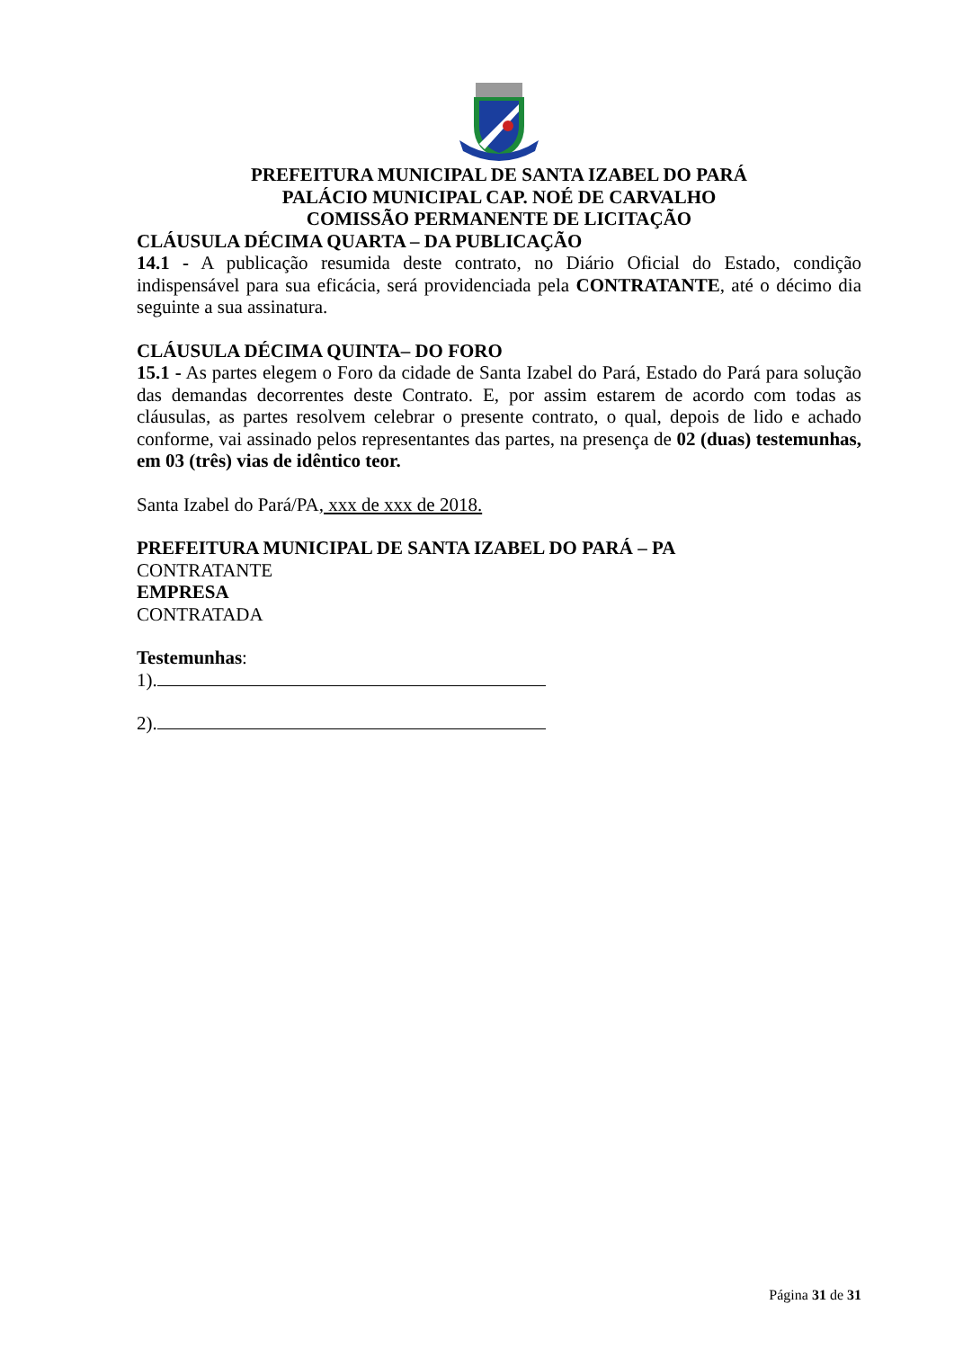PREFEITURA MUNICIPAL DE SANTA IZABEL DO PARÁ
PALÁCIO MUNICIPAL CAP. NOÉ DE CARVALHO
COMISSÃO PERMANENTE DE LICITAÇÃO
CLÁUSULA DÉCIMA QUARTA – DA PUBLICAÇÃO
14.1 - A publicação resumida deste contrato, no Diário Oficial do Estado, condição indispensável para sua eficácia, será providenciada pela CONTRATANTE, até o décimo dia seguinte a sua assinatura.
CLÁUSULA DÉCIMA QUINTA– DO FORO
15.1 - As partes elegem o Foro da cidade de Santa Izabel do Pará, Estado do Pará para solução das demandas decorrentes deste Contrato. E, por assim estarem de acordo com todas as cláusulas, as partes resolvem celebrar o presente contrato, o qual, depois de lido e achado conforme, vai assinado pelos representantes das partes, na presença de 02 (duas) testemunhas, em 03 (três) vias de idêntico teor.
Santa Izabel do Pará/PA, xxx de xxx de 2018.
PREFEITURA MUNICIPAL DE SANTA IZABEL DO PARÁ – PA
CONTRATANTE
EMPRESA
CONTRATADA
Testemunhas:
1).
2).
Página 31 de 31